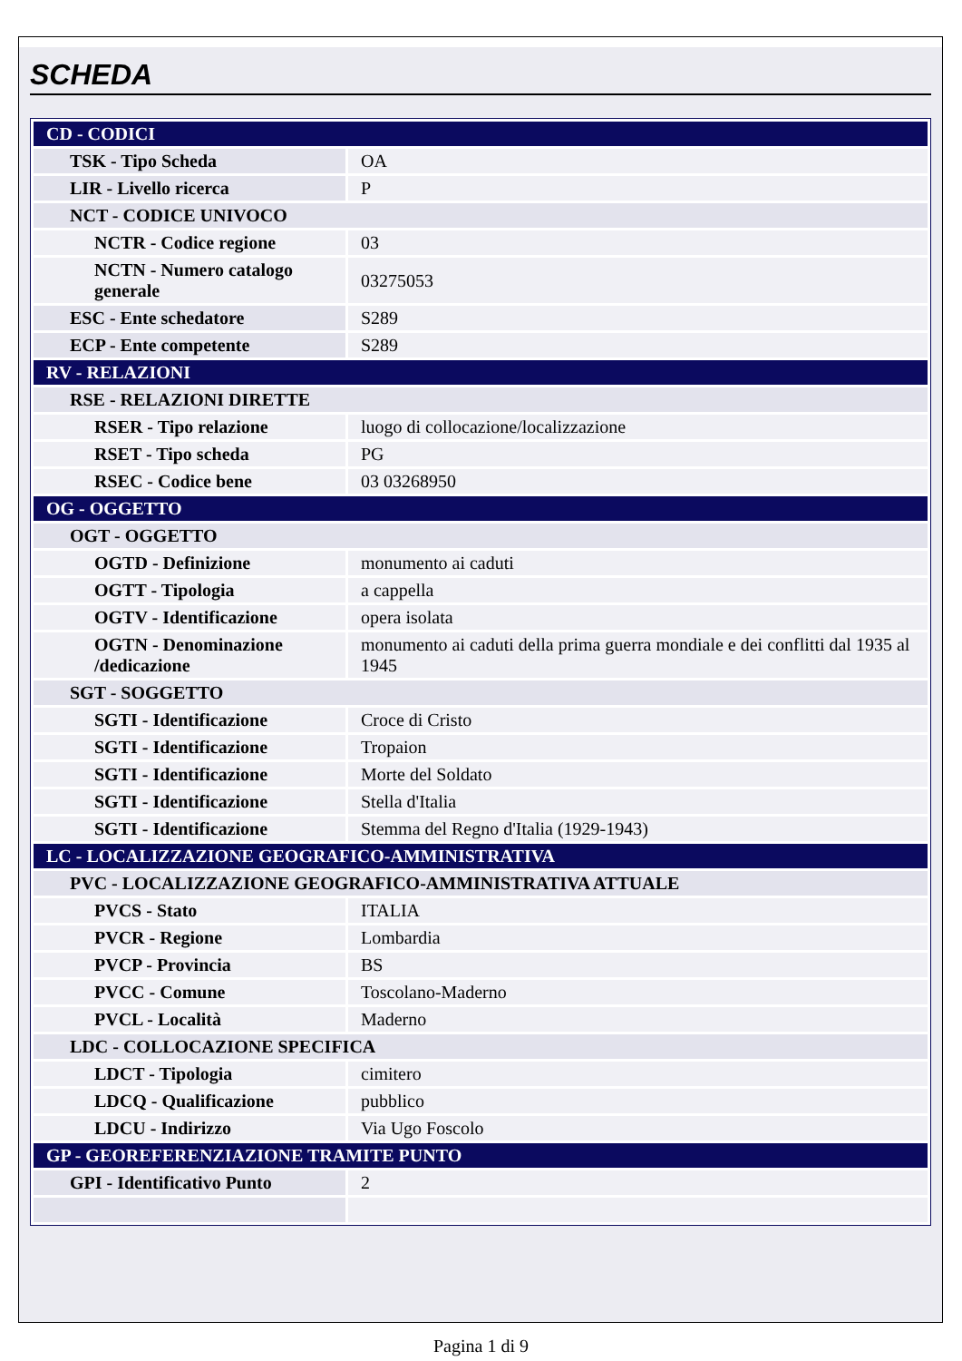SCHEDA
| CD - CODICI | |
| TSK - Tipo Scheda | OA |
| LIR - Livello ricerca | P |
| NCT - CODICE UNIVOCO | |
| NCTR - Codice regione | 03 |
| NCTN - Numero catalogo generale | 03275053 |
| ESC - Ente schedatore | S289 |
| ECP - Ente competente | S289 |
| RV - RELAZIONI | |
| RSE - RELAZIONI DIRETTE | |
| RSER - Tipo relazione | luogo di collocazione/localizzazione |
| RSET - Tipo scheda | PG |
| RSEC - Codice bene | 03 03268950 |
| OG - OGGETTO | |
| OGT - OGGETTO | |
| OGTD - Definizione | monumento ai caduti |
| OGTT - Tipologia | a cappella |
| OGTV - Identificazione | opera isolata |
| OGTN - Denominazione /dedicazione | monumento ai caduti della prima guerra mondiale e dei conflitti dal 1935 al 1945 |
| SGT - SOGGETTO | |
| SGTI - Identificazione | Croce di Cristo |
| SGTI - Identificazione | Tropaion |
| SGTI - Identificazione | Morte del Soldato |
| SGTI - Identificazione | Stella d'Italia |
| SGTI - Identificazione | Stemma del Regno d'Italia (1929-1943) |
| LC - LOCALIZZAZIONE GEOGRAFICO-AMMINISTRATIVA | |
| PVC - LOCALIZZAZIONE GEOGRAFICO-AMMINISTRATIVA ATTUALE | |
| PVCS - Stato | ITALIA |
| PVCR - Regione | Lombardia |
| PVCP - Provincia | BS |
| PVCC - Comune | Toscolano-Maderno |
| PVCL - Località | Maderno |
| LDC - COLLOCAZIONE SPECIFICA | |
| LDCT - Tipologia | cimitero |
| LDCQ - Qualificazione | pubblico |
| LDCU - Indirizzo | Via Ugo Foscolo |
| GP - GEOREFERENZIAZIONE TRAMITE PUNTO | |
| GPI - Identificativo Punto | 2 |
Pagina 1 di 9